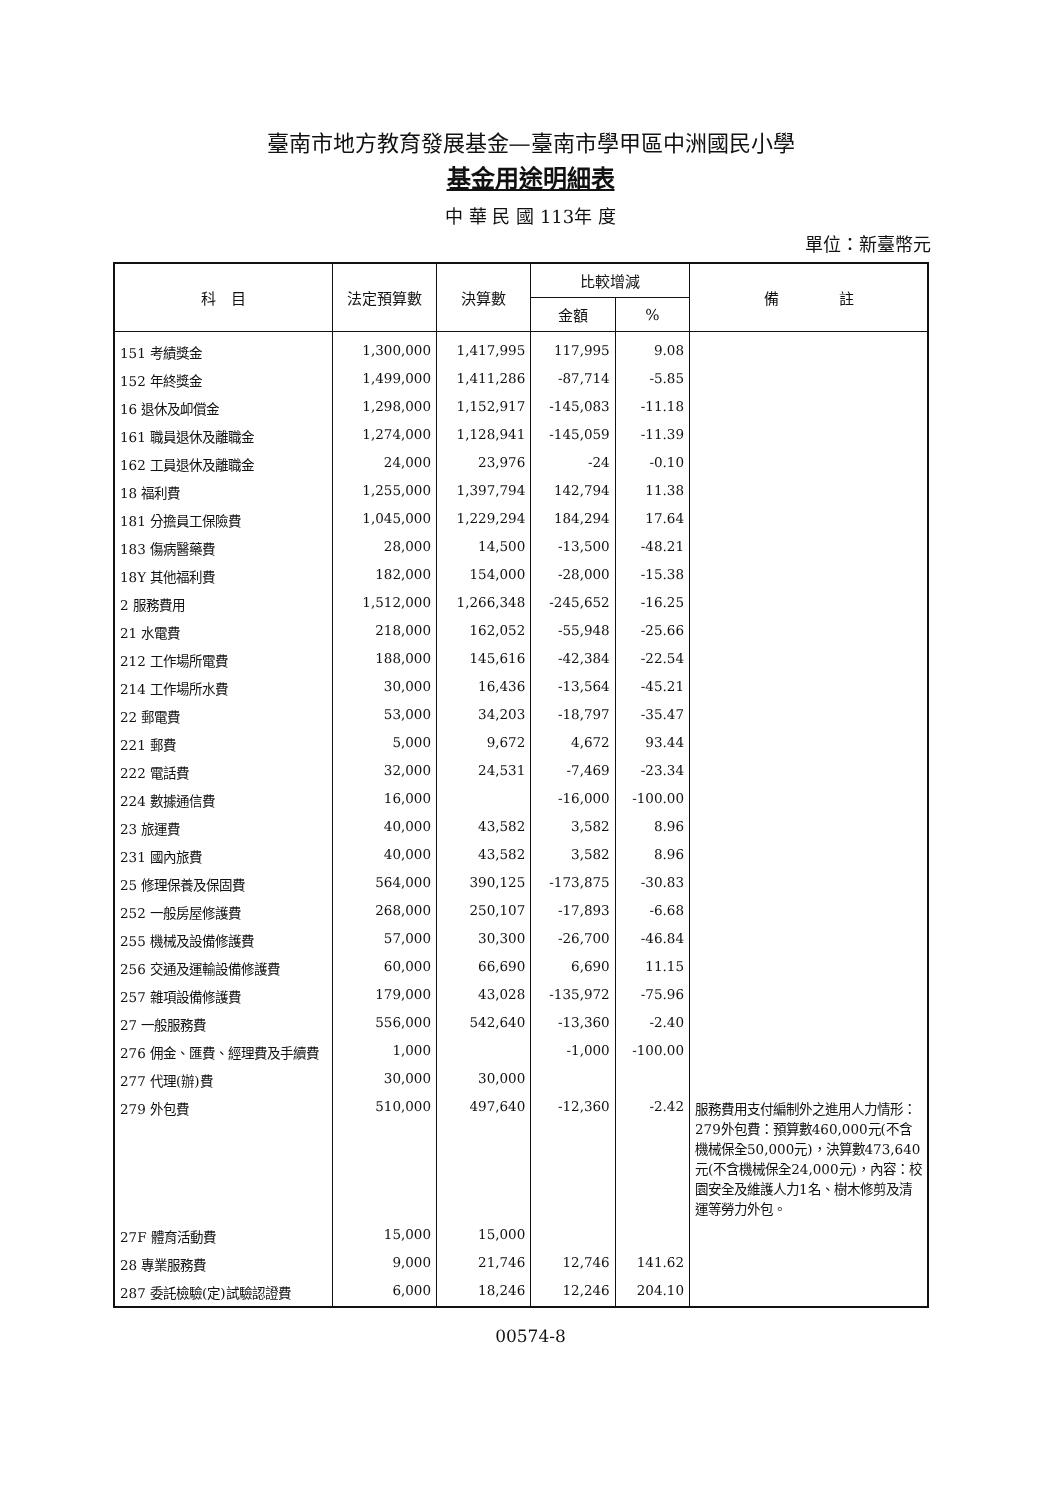臺南市地方教育發展基金—臺南市學甲區中洲國民小學
基金用途明細表
中 華 民 國 113年 度
單位：新臺幣元
| 科 目 | 法定預算數 | 決算數 | 比較增減 | | 備 註 |
| --- | --- | --- | --- | --- | --- |
| | | | 金額 | % | |
| 151 考績獎金 | 1,300,000 | 1,417,995 | 117,995 | 9.08 | |
| 152 年終獎金 | 1,499,000 | 1,411,286 | -87,714 | -5.85 | |
| 16 退休及卹償金 | 1,298,000 | 1,152,917 | -145,083 | -11.18 | |
| 161 職員退休及離職金 | 1,274,000 | 1,128,941 | -145,059 | -11.39 | |
| 162 工員退休及離職金 | 24,000 | 23,976 | -24 | -0.10 | |
| 18 福利費 | 1,255,000 | 1,397,794 | 142,794 | 11.38 | |
| 181 分擔員工保險費 | 1,045,000 | 1,229,294 | 184,294 | 17.64 | |
| 183 傷病醫藥費 | 28,000 | 14,500 | -13,500 | -48.21 | |
| 18Y 其他福利費 | 182,000 | 154,000 | -28,000 | -15.38 | |
| 2 服務費用 | 1,512,000 | 1,266,348 | -245,652 | -16.25 | |
| 21 水電費 | 218,000 | 162,052 | -55,948 | -25.66 | |
| 212 工作場所電費 | 188,000 | 145,616 | -42,384 | -22.54 | |
| 214 工作場所水費 | 30,000 | 16,436 | -13,564 | -45.21 | |
| 22 郵電費 | 53,000 | 34,203 | -18,797 | -35.47 | |
| 221 郵費 | 5,000 | 9,672 | 4,672 | 93.44 | |
| 222 電話費 | 32,000 | 24,531 | -7,469 | -23.34 | |
| 224 數據通信費 | 16,000 | | -16,000 | -100.00 | |
| 23 旅運費 | 40,000 | 43,582 | 3,582 | 8.96 | |
| 231 國內旅費 | 40,000 | 43,582 | 3,582 | 8.96 | |
| 25 修理保養及保固費 | 564,000 | 390,125 | -173,875 | -30.83 | |
| 252 一般房屋修護費 | 268,000 | 250,107 | -17,893 | -6.68 | |
| 255 機械及設備修護費 | 57,000 | 30,300 | -26,700 | -46.84 | |
| 256 交通及運輸設備修護費 | 60,000 | 66,690 | 6,690 | 11.15 | |
| 257 雜項設備修護費 | 179,000 | 43,028 | -135,972 | -75.96 | |
| 27 一般服務費 | 556,000 | 542,640 | -13,360 | -2.40 | |
| 276 佣金、匯費、經理費及手續費 | 1,000 | | -1,000 | -100.00 | |
| 277 代理(辦)費 | 30,000 | 30,000 | | | |
| 279 外包費 | 510,000 | 497,640 | -12,360 | -2.42 | 服務費用支付編制外之進用人力情形：279外包費：預算數460,000元(不含機械保全50,000元)，決算數473,640元(不含機械保全24,000元)，內容：校園安全及維護人力1名、樹木修剪及清運等勞力外包。 |
| 27F 體育活動費 | 15,000 | 15,000 | | | |
| 28 專業服務費 | 9,000 | 21,746 | 12,746 | 141.62 | |
| 287 委託檢驗(定)試驗認證費 | 6,000 | 18,246 | 12,246 | 204.10 | |
00574-8